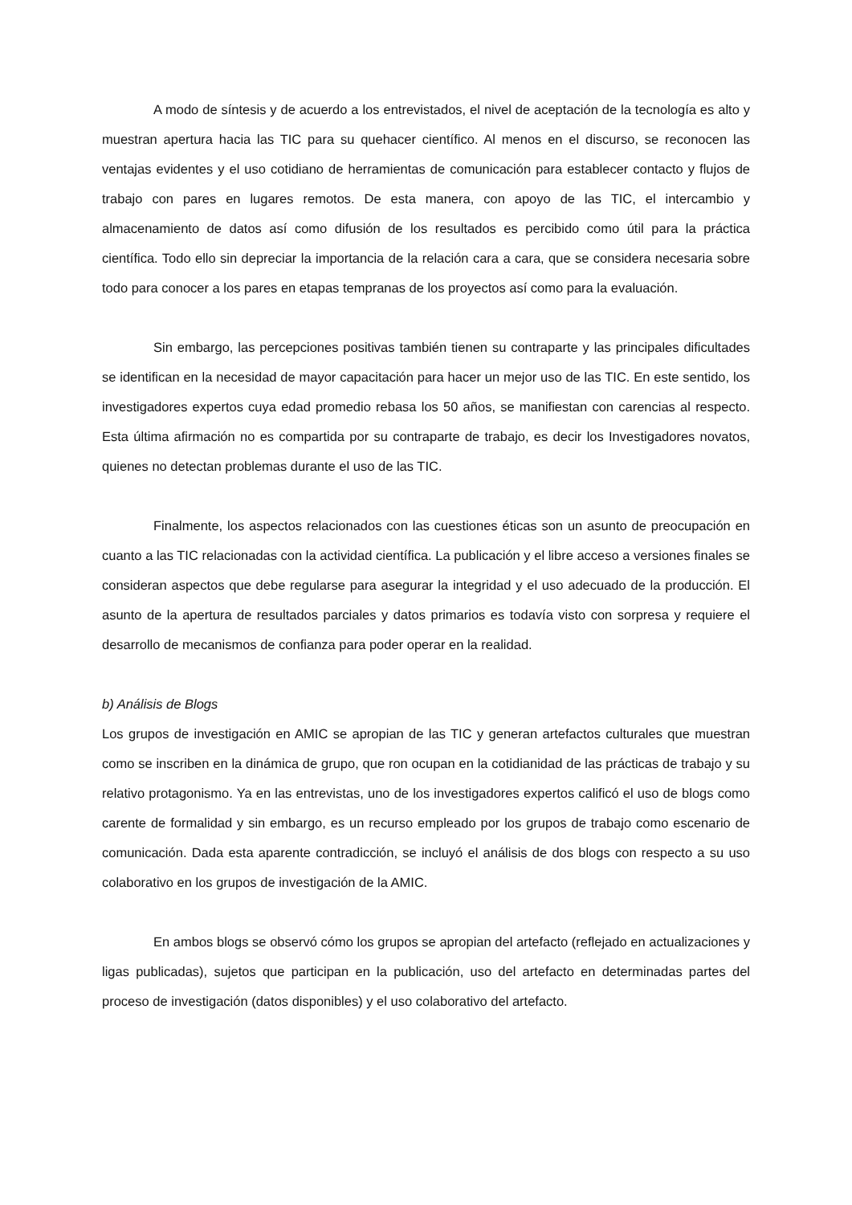A modo de síntesis y de acuerdo a los entrevistados, el nivel de aceptación de la tecnología es alto y muestran apertura hacia las TIC para su quehacer científico. Al menos en el discurso, se reconocen las ventajas evidentes y el uso cotidiano de herramientas de comunicación para establecer contacto y flujos de trabajo con pares en lugares remotos. De esta manera, con apoyo de las TIC, el intercambio y almacenamiento de datos así como difusión de los resultados es percibido como útil para la práctica científica. Todo ello sin depreciar la importancia de la relación cara a cara, que se considera necesaria sobre todo para conocer a los pares en etapas tempranas de los proyectos así como para la evaluación.
Sin embargo, las percepciones positivas también tienen su contraparte y las principales dificultades se identifican en la necesidad de mayor capacitación para hacer un mejor uso de las TIC. En este sentido, los investigadores expertos cuya edad promedio rebasa los 50 años, se manifiestan con carencias al respecto. Esta última afirmación no es compartida por su contraparte de trabajo, es decir los Investigadores novatos, quienes no detectan problemas durante el uso de las TIC.
Finalmente, los aspectos relacionados con las cuestiones éticas son un asunto de preocupación en cuanto a las TIC relacionadas con la actividad científica. La publicación y el libre acceso a versiones finales se consideran aspectos que debe regularse para asegurar la integridad y el uso adecuado de la producción. El asunto de la apertura de resultados parciales y datos primarios es todavía visto con sorpresa y requiere el desarrollo de mecanismos de confianza para poder operar en la realidad.
b) Análisis de Blogs
Los grupos de investigación en AMIC se apropian de las TIC y generan artefactos culturales que muestran como se inscriben en la dinámica de grupo, que ron ocupan en la cotidianidad de las prácticas de trabajo y su relativo protagonismo. Ya en las entrevistas, uno de los investigadores expertos calificó el uso de blogs como carente de formalidad y sin embargo, es un recurso empleado por los grupos de trabajo como escenario de comunicación. Dada esta aparente contradicción, se incluyó el análisis de dos blogs con respecto a su uso colaborativo en los grupos de investigación de la AMIC.
En ambos blogs se observó cómo los grupos se apropian del artefacto (reflejado en actualizaciones y ligas publicadas), sujetos que participan en la publicación, uso del artefacto en determinadas partes del proceso de investigación (datos disponibles) y el uso colaborativo del artefacto.